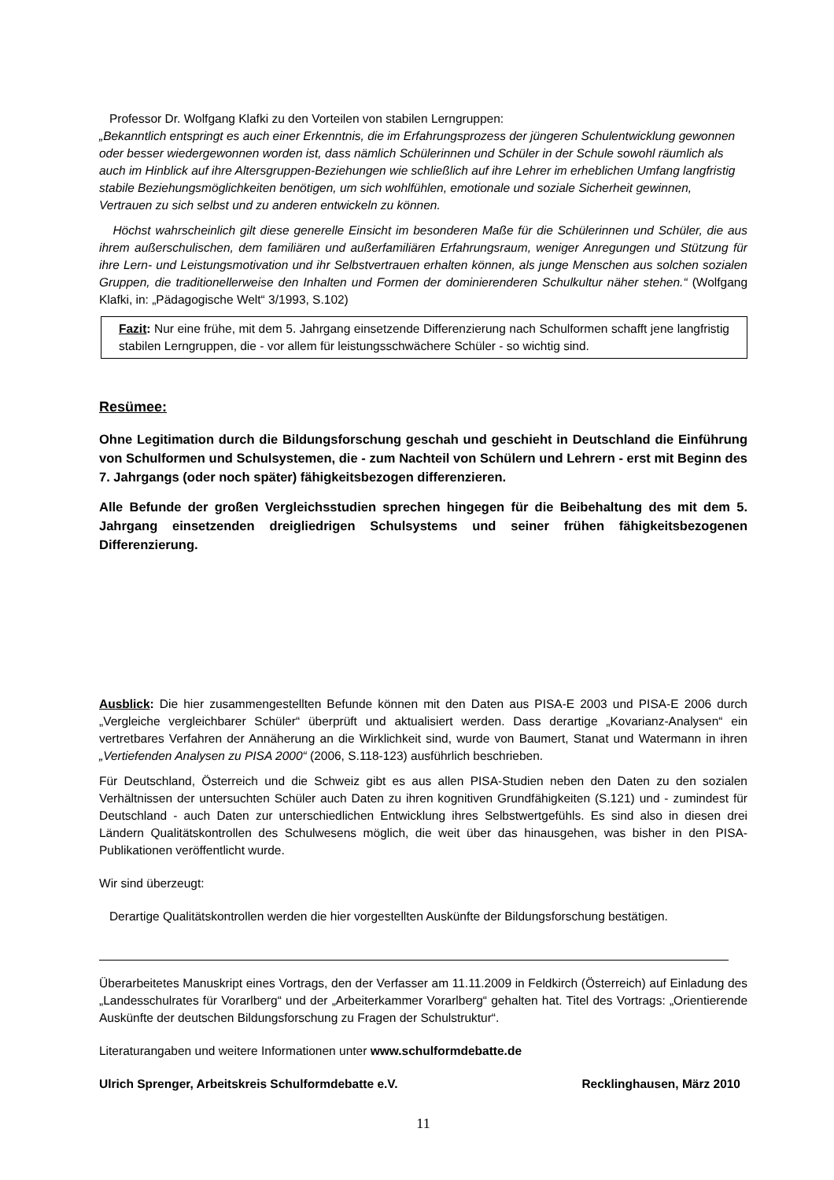Professor Dr. Wolfgang Klafki zu den Vorteilen von stabilen Lerngruppen:
„Bekanntlich entspringt es auch einer Erkenntnis, die im Erfahrungsprozess der jüngeren Schulentwicklung gewonnen oder besser wiedergewonnen worden ist, dass nämlich Schülerinnen und Schüler in der Schule sowohl räumlich als auch im Hinblick auf ihre Altersgruppen-Beziehungen wie schließlich auf ihre Lehrer im erheblichen Umfang langfristig stabile Beziehungsmöglichkeiten benötigen, um sich wohlfühlen, emotionale und soziale Sicherheit gewinnen, Vertrauen zu sich selbst und zu anderen entwickeln zu können.
Höchst wahrscheinlich gilt diese generelle Einsicht im besonderen Maße für die Schülerinnen und Schüler, die aus ihrem außerschulischen, dem familiären und außerfamiliären Erfahrungsraum, weniger Anregungen und Stützung für ihre Lern- und Leistungsmotivation und ihr Selbstvertrauen erhalten können, als junge Menschen aus solchen sozialen Gruppen, die traditionellerweise den Inhalten und Formen der dominierenderen Schulkultur näher stehen.“ (Wolfgang Klafki, in: „Pädagogische Welt“ 3/1993, S.102)
Fazit: Nur eine frühe, mit dem 5. Jahrgang einsetzende Differenzierung nach Schulformen schafft jene langfristig stabilen Lerngruppen, die - vor allem für leistungsschwächere Schüler - so wichtig sind.
Resümee:
Ohne Legitimation durch die Bildungsforschung geschah und geschieht in Deutschland die Einführung von Schulformen und Schulsystemen, die - zum Nachteil von Schülern und Lehrern - erst mit Beginn des 7. Jahrgangs (oder noch später) fähigkeitsbezogen differenzieren.
Alle Befunde der großen Vergleichsstudien sprechen hingegen für die Beibehaltung des mit dem 5. Jahrgang einsetzenden dreigliedrigen Schulsystems und seiner frühen fähigkeitsbezogenen Differenzierung.
Ausblick: Die hier zusammengestellten Befunde können mit den Daten aus PISA-E 2003 und PISA-E 2006 durch „Vergleiche vergleichbarer Schüler“ überprüft und aktualisiert werden. Dass derartige „Kovarianz-Analysen“ ein vertretbares Verfahren der Annäherung an die Wirklichkeit sind, wurde von Baumert, Stanat und Watermann in ihren „Vertiefenden Analysen zu PISA 2000“ (2006, S.118-123) ausführlich beschrieben.
Für Deutschland, Österreich und die Schweiz gibt es aus allen PISA-Studien neben den Daten zu den sozialen Verhältnissen der untersuchten Schüler auch Daten zu ihren kognitiven Grundfähigkeiten (S.121) und - zumindest für Deutschland - auch Daten zur unterschiedlichen Entwicklung ihres Selbstwertgefühls. Es sind also in diesen drei Ländern Qualitätskontrollen des Schulwesens möglich, die weit über das hinausgehen, was bisher in den PISA-Publikationen veröffentlicht wurde.
Wir sind überzeugt:
Derartige Qualitätskontrollen werden die hier vorgestellten Auskünfte der Bildungsforschung bestätigen.
Überarbeitetes Manuskript eines Vortrags, den der Verfasser am 11.11.2009 in Feldkirch (Österreich) auf Einladung des „Landesschulrates für Vorarlberg“ und der „Arbeiterkammer Vorarlberg“ gehalten hat. Titel des Vortrags: „Orientierende Auskünfte der deutschen Bildungsforschung zu Fragen der Schulstruktur“.
Literaturangaben und weitere Informationen unter www.schulformdebatte.de
Ulrich Sprenger, Arbeitskreis Schulformdebatte e.V. Recklinghausen, März 2010
11